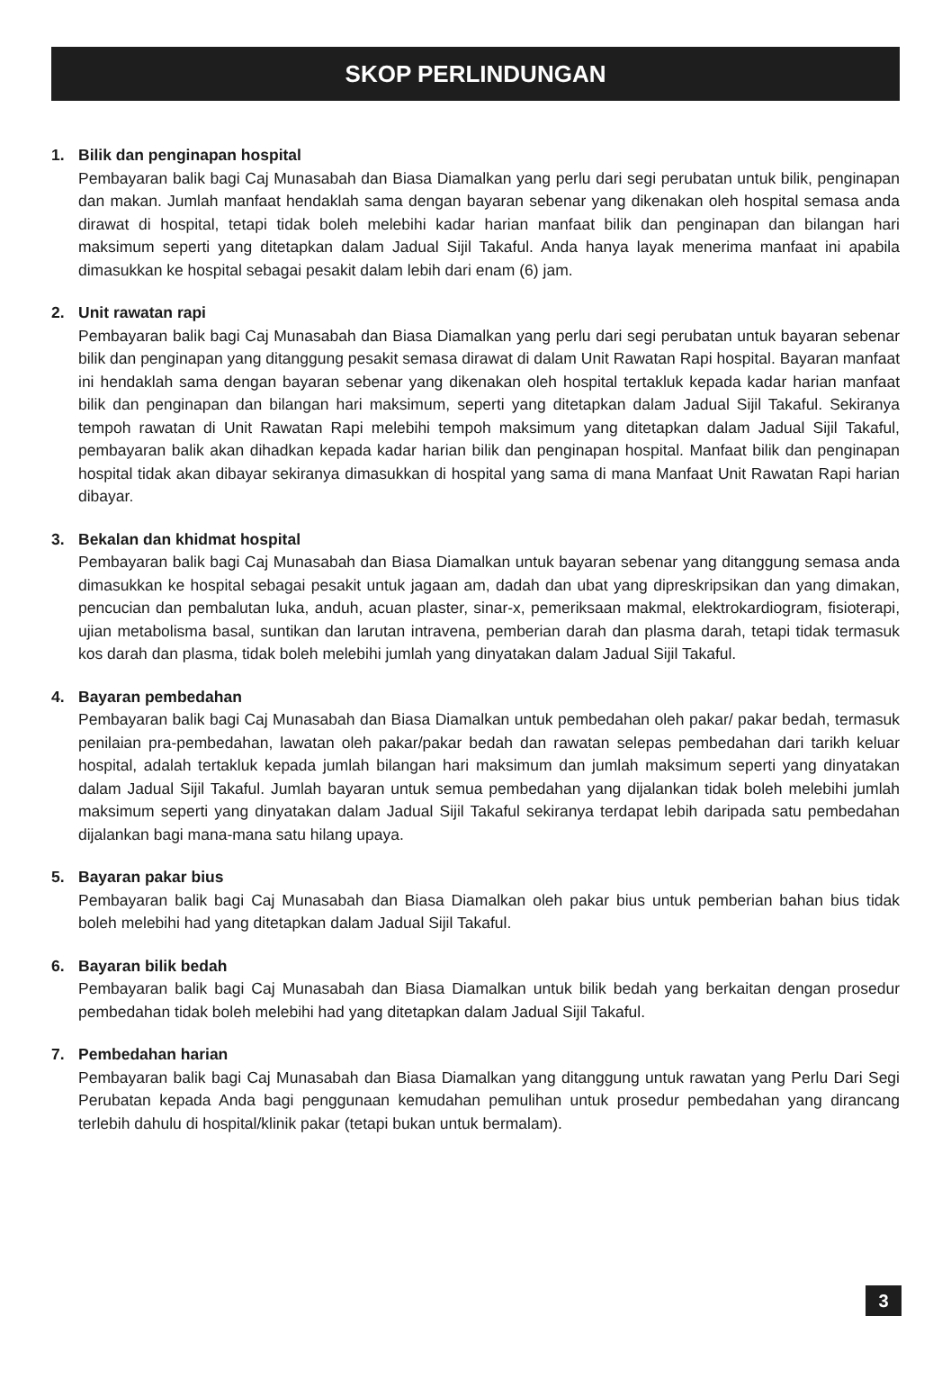SKOP PERLINDUNGAN
1. Bilik dan penginapan hospital
Pembayaran balik bagi Caj Munasabah dan Biasa Diamalkan yang perlu dari segi perubatan untuk bilik, penginapan dan makan. Jumlah manfaat hendaklah sama dengan bayaran sebenar yang dikenakan oleh hospital semasa anda dirawat di hospital, tetapi tidak boleh melebihi kadar harian manfaat bilik dan penginapan dan bilangan hari maksimum seperti yang ditetapkan dalam Jadual Sijil Takaful. Anda hanya layak menerima manfaat ini apabila dimasukkan ke hospital sebagai pesakit dalam lebih dari enam (6) jam.
2. Unit rawatan rapi
Pembayaran balik bagi Caj Munasabah dan Biasa Diamalkan yang perlu dari segi perubatan untuk bayaran sebenar bilik dan penginapan yang ditanggung pesakit semasa dirawat di dalam Unit Rawatan Rapi hospital. Bayaran manfaat ini hendaklah sama dengan bayaran sebenar yang dikenakan oleh hospital tertakluk kepada kadar harian manfaat bilik dan penginapan dan bilangan hari maksimum, seperti yang ditetapkan dalam Jadual Sijil Takaful. Sekiranya tempoh rawatan di Unit Rawatan Rapi melebihi tempoh maksimum yang ditetapkan dalam Jadual Sijil Takaful, pembayaran balik akan dihadkan kepada kadar harian bilik dan penginapan hospital. Manfaat bilik dan penginapan hospital tidak akan dibayar sekiranya dimasukkan di hospital yang sama di mana Manfaat Unit Rawatan Rapi harian dibayar.
3. Bekalan dan khidmat hospital
Pembayaran balik bagi Caj Munasabah dan Biasa Diamalkan untuk bayaran sebenar yang ditanggung semasa anda dimasukkan ke hospital sebagai pesakit untuk jagaan am, dadah dan ubat yang dipreskripsikan dan yang dimakan, pencucian dan pembalutan luka, anduh, acuan plaster, sinar-x, pemeriksaan makmal, elektrokardiogram, fisioterapi, ujian metabolisma basal, suntikan dan larutan intravena, pemberian darah dan plasma darah, tetapi tidak termasuk kos darah dan plasma, tidak boleh melebihi jumlah yang dinyatakan dalam Jadual Sijil Takaful.
4. Bayaran pembedahan
Pembayaran balik bagi Caj Munasabah dan Biasa Diamalkan untuk pembedahan oleh pakar/ pakar bedah, termasuk penilaian pra-pembedahan, lawatan oleh pakar/pakar bedah dan rawatan selepas pembedahan dari tarikh keluar hospital, adalah tertakluk kepada jumlah bilangan hari maksimum dan jumlah maksimum seperti yang dinyatakan dalam Jadual Sijil Takaful. Jumlah bayaran untuk semua pembedahan yang dijalankan tidak boleh melebihi jumlah maksimum seperti yang dinyatakan dalam Jadual Sijil Takaful sekiranya terdapat lebih daripada satu pembedahan dijalankan bagi mana-mana satu hilang upaya.
5. Bayaran pakar bius
Pembayaran balik bagi Caj Munasabah dan Biasa Diamalkan oleh pakar bius untuk pemberian bahan bius tidak boleh melebihi had yang ditetapkan dalam Jadual Sijil Takaful.
6. Bayaran bilik bedah
Pembayaran balik bagi Caj Munasabah dan Biasa Diamalkan untuk bilik bedah yang berkaitan dengan prosedur pembedahan tidak boleh melebihi had yang ditetapkan dalam Jadual Sijil Takaful.
7. Pembedahan harian
Pembayaran balik bagi Caj Munasabah dan Biasa Diamalkan yang ditanggung untuk rawatan yang Perlu Dari Segi Perubatan kepada Anda bagi penggunaan kemudahan pemulihan untuk prosedur pembedahan yang dirancang terlebih dahulu di hospital/klinik pakar (tetapi bukan untuk bermalam).
3